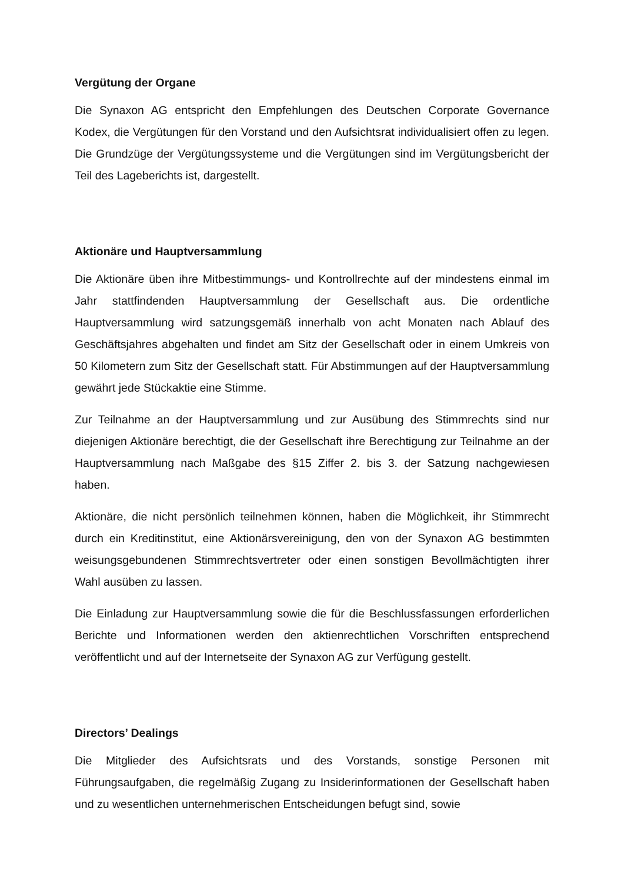Vergütung der Organe
Die Synaxon AG entspricht den Empfehlungen des Deutschen Corporate Governance Kodex, die Vergütungen für den Vorstand und den Aufsichtsrat individualisiert offen zu legen. Die Grundzüge der Vergütungssysteme und die Vergütungen sind im Vergütungsbericht der Teil des Lageberichts ist, dargestellt.
Aktionäre und Hauptversammlung
Die Aktionäre üben ihre Mitbestimmungs- und Kontrollrechte auf der mindestens einmal im Jahr stattfindenden Hauptversammlung der Gesellschaft aus. Die ordentliche Hauptversammlung wird satzungsgemäß innerhalb von acht Monaten nach Ablauf des Geschäftsjahres abgehalten und findet am Sitz der Gesellschaft oder in einem Umkreis von 50 Kilometern zum Sitz der Gesellschaft statt. Für Abstimmungen auf der Hauptversammlung gewährt jede Stückaktie eine Stimme.
Zur Teilnahme an der Hauptversammlung und zur Ausübung des Stimmrechts sind nur diejenigen Aktionäre berechtigt, die der Gesellschaft ihre Berechtigung zur Teilnahme an der Hauptversammlung nach Maßgabe des §15 Ziffer 2. bis 3. der Satzung nachgewiesen haben.
Aktionäre, die nicht persönlich teilnehmen können, haben die Möglichkeit, ihr Stimmrecht durch ein Kreditinstitut, eine Aktionärsvereinigung, den von der Synaxon AG bestimmten weisungsgebundenen Stimmrechtsvertreter oder einen sonstigen Bevollmächtigten ihrer Wahl ausüben zu lassen.
Die Einladung zur Hauptversammlung sowie die für die Beschlussfassungen erforderlichen Berichte und Informationen werden den aktienrechtlichen Vorschriften entsprechend veröffentlicht und auf der Internetseite der Synaxon AG zur Verfügung gestellt.
Directors’ Dealings
Die Mitglieder des Aufsichtsrats und des Vorstands, sonstige Personen mit Führungsaufgaben, die regelmäßig Zugang zu Insiderinformationen der Gesellschaft haben und zu wesentlichen unternehmerischen Entscheidungen befugt sind, sowie